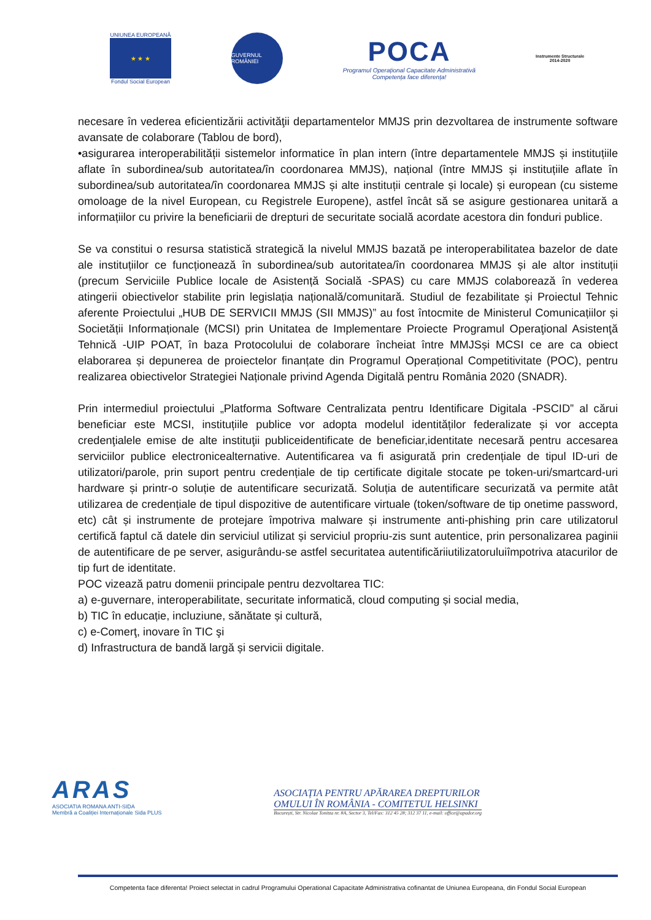UNIUNEA EUROPEANĂ
★ ★ ★
Fondul Social European
GUVERNUL ROMÂNIEI
POCA
Programul Operațional Capacitate Administrativă
Competența face diferența!
Instrumente Structurale
2014-2020
necesare în vederea eficientizării activităţii departamentelor MMJS prin dezvoltarea de instrumente software avansate de colaborare (Tablou de bord),
•asigurarea interoperabilității sistemelor informatice în plan intern (între departamentele MMJS și instituțiile aflate în subordinea/sub autoritatea/în coordonarea MMJS), național (între MMJS și instituțiile aflate în subordinea/sub autoritatea/în coordonarea MMJS și alte instituții centrale și locale) și european (cu sisteme omoloage de la nivel European, cu Registrele Europene), astfel încât să se asigure gestionarea unitară a informațiilor cu privire la beneficiarii de drepturi de securitate socială acordate acestora din fonduri publice.
Se va constitui o resursa statistică strategică la nivelul MMJS bazată pe interoperabilitatea bazelor de date ale instituțiilor ce funcționează în subordinea/sub autoritatea/în coordonarea MMJS și ale altor instituții (precum Serviciile Publice locale de Asistență Socială -SPAS) cu care MMJS colaborează în vederea atingerii obiectivelor stabilite prin legislația națională/comunitară. Studiul de fezabilitate și Proiectul Tehnic aferente Proiectului „HUB DE SERVICII MMJS (SII MMJS)” au fost întocmite de Ministerul Comunicațiilor și Societății Informaționale (MCSI) prin Unitatea de Implementare Proiecte Programul Operaţional Asistenţă Tehnică -UIP POAT, în baza Protocolului de colaborare încheiat între MMJSși MCSI ce are ca obiect elaborarea și depunerea de proiectelor finanțate din Programul Operațional Competitivitate (POC), pentru realizarea obiectivelor Strategiei Naționale privind Agenda Digitală pentru România 2020 (SNADR).
Prin intermediul proiectului „Platforma Software Centralizata pentru Identificare Digitala -PSCID” al cărui beneficiar este MCSI, instituțiile publice vor adopta modelul identităților federalizate și vor accepta credenţialele emise de alte instituţii publiceidentificate de beneficiar,identitate necesară pentru accesarea serviciilor publice electronicealternative. Autentificarea va fi asigurată prin credențiale de tipul ID-uri de utilizatori/parole, prin suport pentru credențiale de tip certificate digitale stocate pe token-uri/smartcard-uri hardware și printr-o soluție de autentificare securizată. Soluția de autentificare securizată va permite atât utilizarea de credențiale de tipul dispozitive de autentificare virtuale (token/software de tip onetime password, etc) cât și instrumente de protejare împotriva malware și instrumente anti-phishing prin care utilizatorul certifică faptul că datele din serviciul utilizat și serviciul propriu-zis sunt autentice, prin personalizarea paginii de autentificare de pe server, asigurându-se astfel securitatea autentificăriiutilizatoruluiîmpotriva atacurilor de tip furt de identitate.
POC vizează patru domenii principale pentru dezvoltarea TIC:
a) e-guvernare, interoperabilitate, securitate informatică, cloud computing și social media,
b) TIC în educație, incluziune, sănătate și cultură,
c) e-Comerţ, inovare în TIC şi
d) Infrastructura de bandă largă și servicii digitale.
ARAS
ASOCIATIA ROMANA ANTI-SIDA
Membră a Coaliției Internaționale Sida PLUS
ASOCIAȚIA PENTRU APĂRAREA DREPTURILOR
OMULUI ÎN ROMÂNIA - COMITETUL HELSINKI
București, Str. Nicolae Tonitza nr. 8A, Sector 3, Tel/Fax: 312 45 28; 312 37 11, e-mail: office@apador.org
Competenta face diferenta! Proiect selectat in cadrul Programului Operational Capacitate Administrativa cofinantat de Uniunea Europeana, din Fondul Social European